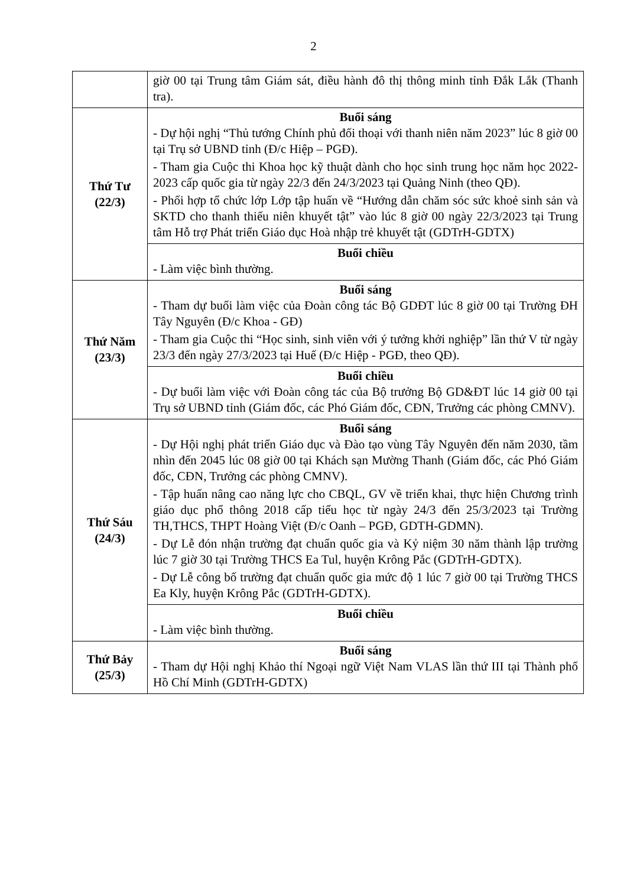2
| | giờ 00 tại Trung tâm Giám sát, điều hành đô thị thông minh tỉnh Đắk Lắk (Thanh tra). |
| Thứ Tư (22/3) | Buổi sáng - Dự hội nghị “Thủ tướng Chính phủ đối thoại với thanh niên năm 2023” lúc 8 giờ 00 tại Trụ sở UBND tỉnh (Đ/c Hiệp – PGĐ). - Tham gia Cuộc thi Khoa học kỹ thuật dành cho học sinh trung học năm học 2022-2023 cấp quốc gia từ ngày 22/3 đến 24/3/2023 tại Quảng Ninh (theo QĐ). - Phối hợp tổ chức lớp Lớp tập huấn về “Hướng dẫn chăm sóc sức khoẻ sinh sản và SKTD cho thanh thiếu niên khuyết tật” vào lúc 8 giờ 00 ngày 22/3/2023 tại Trung tâm Hỗ trợ Phát triển Giáo dục Hoà nhập trẻ khuyết tật (GDTrH-GDTX) |
| | Buổi chiều - Làm việc bình thường. |
| Thứ Năm (23/3) | Buổi sáng - Tham dự buổi làm việc của Đoàn công tác Bộ GDĐT lúc 8 giờ 00 tại Trường ĐH Tây Nguyên (Đ/c Khoa - GĐ) - Tham gia Cuộc thi “Học sinh, sinh viên với ý tưởng khởi nghiệp” lần thứ V từ ngày 23/3 đến ngày 27/3/2023 tại Huế (Đ/c Hiệp - PGĐ, theo QĐ). |
| | Buổi chiều - Dự buổi làm việc với Đoàn công tác của Bộ trưởng Bộ GD&ĐT lúc 14 giờ 00 tại Trụ sở UBND tỉnh (Giám đốc, các Phó Giám đốc, CĐN, Trưởng các phòng CMNV). |
| Thứ Sáu (24/3) | Buổi sáng - Dự Hội nghị phát triển Giáo dục và Đào tạo vùng Tây Nguyên đến năm 2030, tầm nhìn đến 2045 lúc 08 giờ 00 tại Khách sạn Mường Thanh (Giám đốc, các Phó Giám đốc, CĐN, Trưởng các phòng CMNV). - Tập huấn nâng cao năng lực cho CBQL, GV về triển khai, thực hiện Chương trình giáo dục phổ thông 2018 cấp tiểu học từ ngày 24/3 đến 25/3/2023 tại Trường TH,THCS, THPT Hoàng Việt (Đ/c Oanh – PGĐ, GDTH-GDMN). - Dự Lễ đón nhận trường đạt chuẩn quốc gia và Kỷ niệm 30 năm thành lập trường lúc 7 giờ 30 tại Trường THCS Ea Tul, huyện Krông Pắc (GDTrH-GDTX). - Dự Lễ công bố trường đạt chuẩn quốc gia mức độ 1 lúc 7 giờ 00 tại Trường THCS Ea Kly, huyện Krông Pắc (GDTrH-GDTX). |
| | Buổi chiều - Làm việc bình thường. |
| Thứ Bảy (25/3) | Buổi sáng - Tham dự Hội nghị Khảo thí Ngoại ngữ Việt Nam VLAS lần thứ III tại Thành phố Hồ Chí Minh (GDTrH-GDTX) |